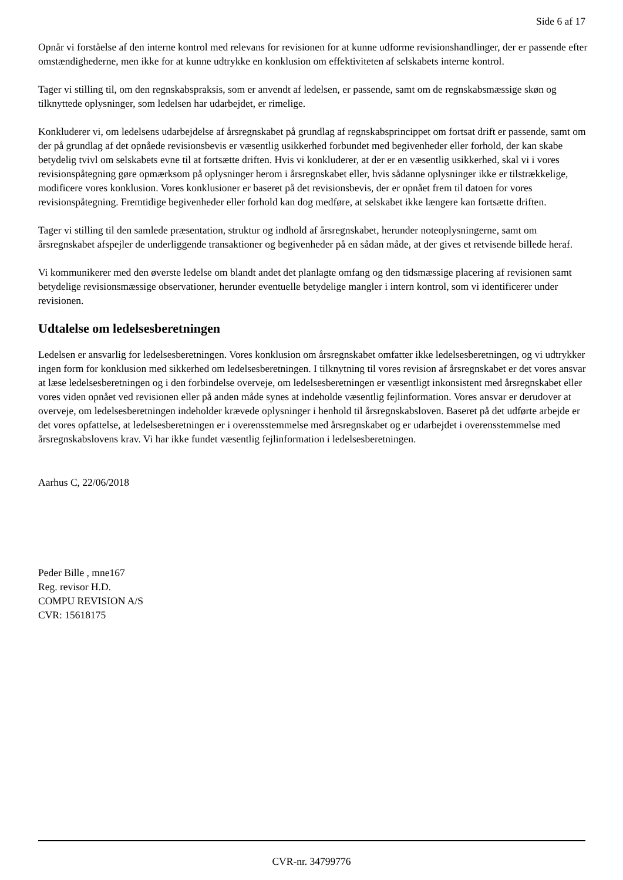Side 6 af 17
Opnår vi forståelse af den interne kontrol med relevans for revisionen for at kunne udforme revisionshandlinger, der er passende efter omstændighederne, men ikke for at kunne udtrykke en konklusion om effektiviteten af selskabets interne kontrol.
Tager vi stilling til, om den regnskabspraksis, som er anvendt af ledelsen, er passende, samt om de regnskabsmæssige skøn og tilknyttede oplysninger, som ledelsen har udarbejdet, er rimelige.
Konkluderer vi, om ledelsens udarbejdelse af årsregnskabet på grundlag af regnskabsprincippet om fortsat drift er passende, samt om der på grundlag af det opnåede revisionsbevis er væsentlig usikkerhed forbundet med begivenheder eller forhold, der kan skabe betydelig tvivl om selskabets evne til at fortsætte driften. Hvis vi konkluderer, at der er en væsentlig usikkerhed, skal vi i vores revisionspåtegning gøre opmærksom på oplysninger herom i årsregnskabet eller, hvis sådanne oplysninger ikke er tilstrækkelige, modificere vores konklusion. Vores konklusioner er baseret på det revisionsbevis, der er opnået frem til datoen for vores revisionspåtegning. Fremtidige begivenheder eller forhold kan dog medføre, at selskabet ikke længere kan fortsætte driften.
Tager vi stilling til den samlede præsentation, struktur og indhold af årsregnskabet, herunder noteoplysningerne, samt om årsregnskabet afspejler de underliggende transaktioner og begivenheder på en sådan måde, at der gives et retvisende billede heraf.
Vi kommunikerer med den øverste ledelse om blandt andet det planlagte omfang og den tidsmæssige placering af revisionen samt betydelige revisionsmæssige observationer, herunder eventuelle betydelige mangler i intern kontrol, som vi identificerer under revisionen.
Udtalelse om ledelsesberetningen
Ledelsen er ansvarlig for ledelsesberetningen. Vores konklusion om årsregnskabet omfatter ikke ledelsesberetningen, og vi udtrykker ingen form for konklusion med sikkerhed om ledelsesberetningen. I tilknytning til vores revision af årsregnskabet er det vores ansvar at læse ledelsesberetningen og i den forbindelse overveje, om ledelsesberetningen er væsentligt inkonsistent med årsregnskabet eller vores viden opnået ved revisionen eller på anden måde synes at indeholde væsentlig fejlinformation. Vores ansvar er derudover at overveje, om ledelsesberetningen indeholder krævede oplysninger i henhold til årsregnskabsloven. Baseret på det udførte arbejde er det vores opfattelse, at ledelsesberetningen er i overensstemmelse med årsregnskabet og er udarbejdet i overensstemmelse med årsregnskabslovens krav. Vi har ikke fundet væsentlig fejlinformation i ledelsesberetningen.
Aarhus C, 22/06/2018
Peder Bille , mne167
Reg. revisor H.D.
COMPU REVISION A/S
CVR: 15618175
CVR-nr. 34799776